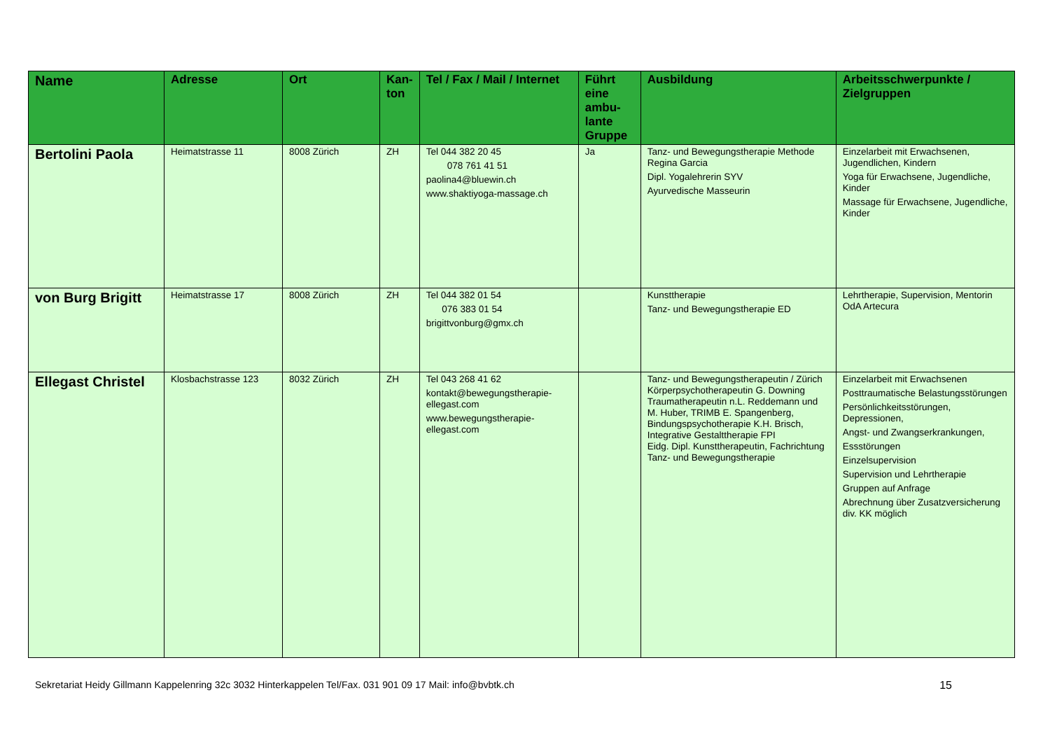| Name | Adresse | Ort | Kan-ton | Tel / Fax / Mail / Internet | Führt eine ambu-lante Gruppe | Ausbildung | Arbeitsschwerpunkte / Zielgruppen |
| --- | --- | --- | --- | --- | --- | --- | --- |
| Bertolini Paola | Heimatstrasse 11 | 8008 Zürich | ZH | Tel 044 382 20 45 078 761 41 51 paolina4@bluewin.ch www.shaktiyoga-massage.ch | Ja | Tanz- und Bewegungstherapie Methode Regina Garcia Dipl. Yogalehrerin SYV Ayurvedische Masseurin | Einzelarbeit mit Erwachsenen, Jugendlichen, Kindern Yoga für Erwachsene, Jugendliche, Kinder Massage für Erwachsene, Jugendliche, Kinder |
| von Burg Brigitt | Heimatstrasse 17 | 8008 Zürich | ZH | Tel 044 382 01 54 076 383 01 54 brigittvonburg@gmx.ch | | Kunsttherapie Tanz- und Bewegungstherapie ED | Lehrtherapie, Supervision, Mentorin OdA Artecura |
| Ellegast Christel | Klosbachstrasse 123 | 8032 Zürich | ZH | Tel 043 268 41 62 kontakt@bewegungstherapie-ellegast.com www.bewegungstherapie-ellegast.com | | Tanz- und Bewegungstherapeutin / Zürich Körperpsychotherapeutin G. Downing Traumatherapeutin n.L. Reddemann und M. Huber, TRIMB E. Spangenberg, Bindungspsychotherapie K.H. Brisch, Integrative Gestalttherapie FPI Eidg. Dipl. Kunsttherapeutin, Fachrichtung Tanz- und Bewegungstherapie | Einzelarbeit mit Erwachsenen Posttraumatische Belastungsstörungen Persönlichkeitsstörungen, Depressionen, Angst- und Zwangserkrankungen, Essstörungen Einzelsupervision Supervision und Lehrtherapie Gruppen auf Anfrage Abrechnung über Zusatzversicherung div. KK möglich |
Sekretariat Heidy Gillmann Kappelenring 32c 3032 Hinterkappelen Tel/Fax. 031 901 09 17 Mail: info@bvbtk.ch 15